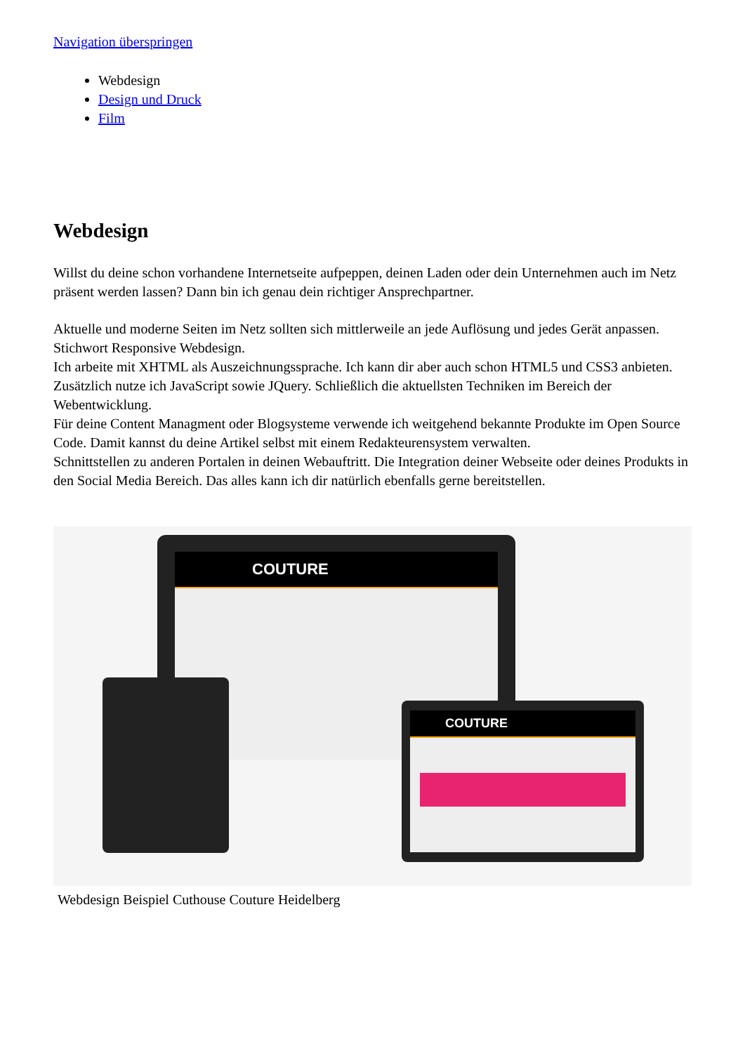Navigation überspringen
Webdesign
Design und Druck
Film
Webdesign
Willst du deine schon vorhandene Internetseite aufpeppen, deinen Laden oder dein Unternehmen auch im Netz präsent werden lassen? Dann bin ich genau dein richtiger Ansprechpartner.
Aktuelle und moderne Seiten im Netz sollten sich mittlerweile an jede Auflösung und jedes Gerät anpassen. Stichwort Responsive Webdesign.
Ich arbeite mit XHTML als Auszeichnungssprache. Ich kann dir aber auch schon HTML5 und CSS3 anbieten. Zusätzlich nutze ich JavaScript sowie JQuery. Schließlich die aktuellsten Techniken im Bereich der Webentwicklung.
Für deine Content Managment oder Blogsysteme verwende ich weitgehend bekannte Produkte im Open Source Code. Damit kannst du deine Artikel selbst mit einem Redakteurensystem verwalten.
Schnittstellen zu anderen Portalen in deinen Webauftritt. Die Integration deiner Webseite oder deines Produkts in den Social Media Bereich. Das alles kann ich dir natürlich ebenfalls gerne bereitstellen.
COUTURE
COUTURE
Webdesign Beispiel Cuthouse Couture Heidelberg